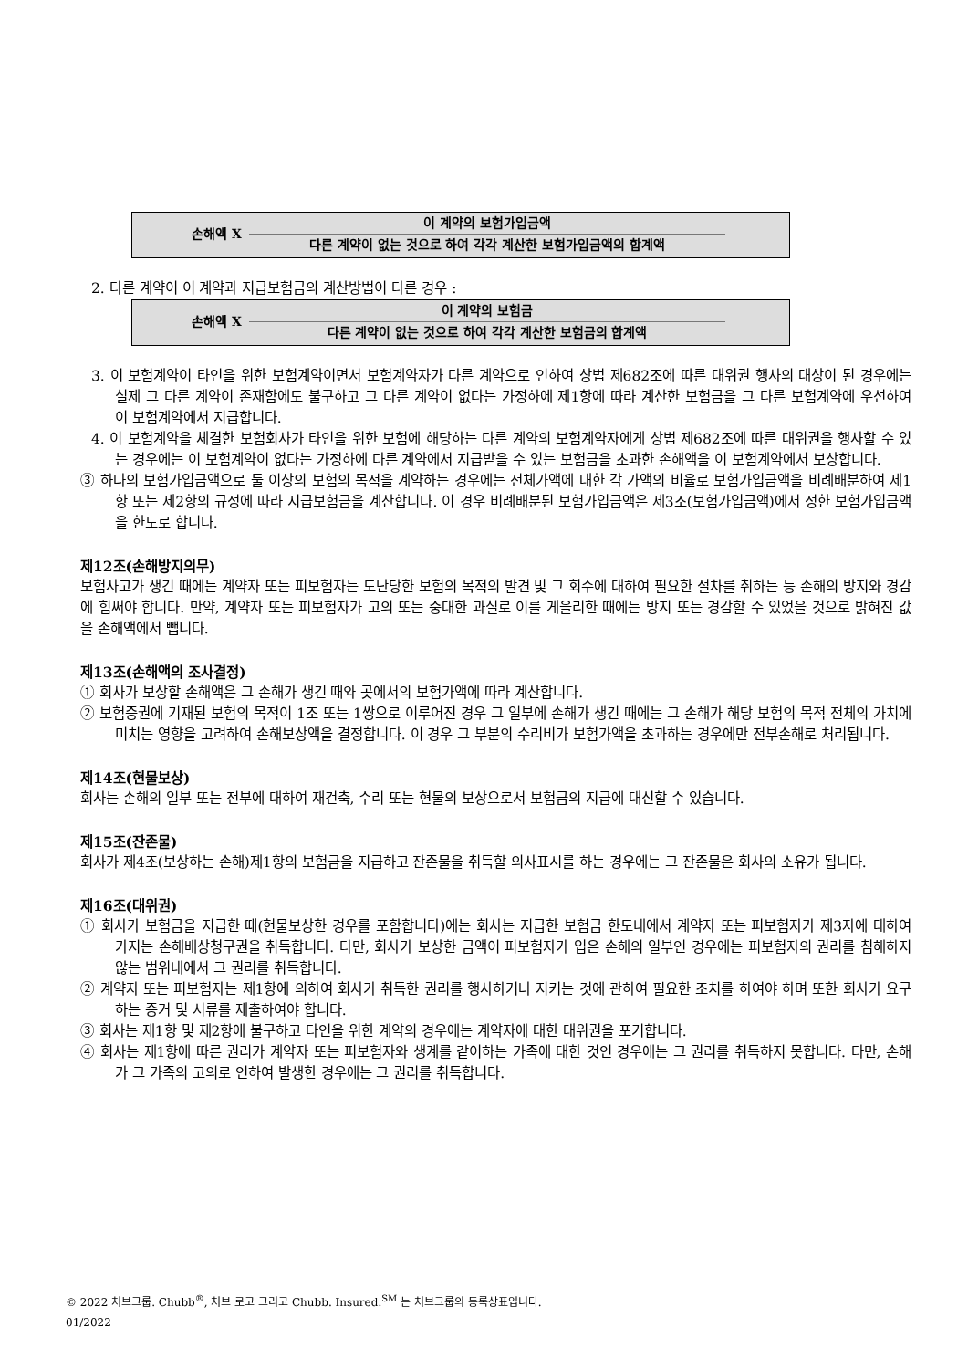손해액 X
이 계약의 보험가입금액
다른 계약이 없는 것으로 하여 각각 계산한 보험가입금액의 합계액
2. 다른 계약이 이 계약과 지급보험금의 계산방법이 다른 경우 :
손해액 X
이 계약의 보험금
다른 계약이 없는 것으로 하여 각각 계산한 보험금의 합계액
3. 이 보험계약이 타인을 위한 보험계약이면서 보험계약자가 다른 계약으로 인하여 상법 제682조에 따른 대위권 행사의 대상이 된 경우에는 실제 그 다른 계약이 존재함에도 불구하고 그 다른 계약이 없다는 가정하에 제1항에 따라 계산한 보험금을 그 다른 보험계약에 우선하여 이 보험계약에서 지급합니다.
4. 이 보험계약을 체결한 보험회사가 타인을 위한 보험에 해당하는 다른 계약의 보험계약자에게 상법 제682조에 따른 대위권을 행사할 수 있는 경우에는 이 보험계약이 없다는 가정하에 다른 계약에서 지급받을 수 있는 보험금을 초과한 손해액을 이 보험계약에서 보상합니다.
③ 하나의 보험가입금액으로 둘 이상의 보험의 목적을 계약하는 경우에는 전체가액에 대한 각 가액의 비율로 보험가입금액을 비례배분하여 제1항 또는 제2항의 규정에 따라 지급보험금을 계산합니다. 이 경우 비례배분된 보험가입금액은 제3조(보험가입금액)에서 정한 보험가입금액을 한도로 합니다.
제12조(손해방지의무)
보험사고가 생긴 때에는 계약자 또는 피보험자는 도난당한 보험의 목적의 발견 및 그 회수에 대하여 필요한 절차를 취하는 등 손해의 방지와 경감에 힘써야 합니다. 만약, 계약자 또는 피보험자가 고의 또는 중대한 과실로 이를 게을리한 때에는 방지 또는 경감할 수 있었을 것으로 밝혀진 값을 손해액에서 뺍니다.
제13조(손해액의 조사결정)
① 회사가 보상할 손해액은 그 손해가 생긴 때와 곳에서의 보험가액에 따라 계산합니다.
② 보험증권에 기재된 보험의 목적이 1조 또는 1쌍으로 이루어진 경우 그 일부에 손해가 생긴 때에는 그 손해가 해당 보험의 목적 전체의 가치에 미치는 영향을 고려하여 손해보상액을 결정합니다. 이 경우 그 부분의 수리비가 보험가액을 초과하는 경우에만 전부손해로 처리됩니다.
제14조(현물보상)
회사는 손해의 일부 또는 전부에 대하여 재건축, 수리 또는 현물의 보상으로서 보험금의 지급에 대신할 수 있습니다.
제15조(잔존물)
회사가 제4조(보상하는 손해)제1항의 보험금을 지급하고 잔존물을 취득할 의사표시를 하는 경우에는 그 잔존물은 회사의 소유가 됩니다.
제16조(대위권)
① 회사가 보험금을 지급한 때(현물보상한 경우를 포함합니다)에는 회사는 지급한 보험금 한도내에서 계약자 또는 피보험자가 제3자에 대하여 가지는 손해배상청구권을 취득합니다. 다만, 회사가 보상한 금액이 피보험자가 입은 손해의 일부인 경우에는 피보험자의 권리를 침해하지 않는 범위내에서 그 권리를 취득합니다.
② 계약자 또는 피보험자는 제1항에 의하여 회사가 취득한 권리를 행사하거나 지키는 것에 관하여 필요한 조치를 하여야 하며 또한 회사가 요구하는 증거 및 서류를 제출하여야 합니다.
③ 회사는 제1항 및 제2항에 불구하고 타인을 위한 계약의 경우에는 계약자에 대한 대위권을 포기합니다.
④ 회사는 제1항에 따른 권리가 계약자 또는 피보험자와 생계를 같이하는 가족에 대한 것인 경우에는 그 권리를 취득하지 못합니다. 다만, 손해가 그 가족의 고의로 인하여 발생한 경우에는 그 권리를 취득합니다.
© 2022 처브그룹. Chubb<sup>®</sup>, 처브 로고 그리고 Chubb. Insured.<sup>SM</sup> 는 처브그룹의 등록상표입니다.
01/2022